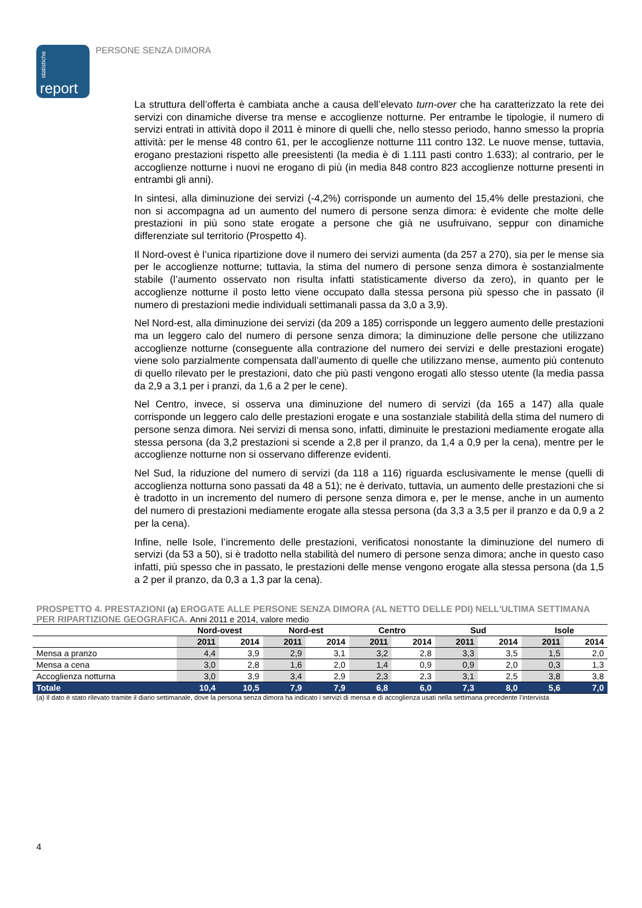statistiche report
PERSONE SENZA DIMORA
La struttura dell’offerta è cambiata anche a causa dell’elevato turn-over che ha caratterizzato la rete dei servizi con dinamiche diverse tra mense e accoglienze notturne. Per entrambe le tipologie, il numero di servizi entrati in attività dopo il 2011 è minore di quelli che, nello stesso periodo, hanno smesso la propria attività: per le mense 48 contro 61, per le accoglienze notturne 111 contro 132. Le nuove mense, tuttavia, erogano prestazioni rispetto alle preesistenti (la media è di 1.111 pasti contro 1.633); al contrario, per le accoglienze notturne i nuovi ne erogano di più (in media 848 contro 823 accoglienze notturne presenti in entrambi gli anni).
In sintesi, alla diminuzione dei servizi (-4,2%) corrisponde un aumento del 15,4% delle prestazioni, che non si accompagna ad un aumento del numero di persone senza dimora: è evidente che molte delle prestazioni in più sono state erogate a persone che già ne usufruivano, seppur con dinamiche differenziate sul territorio (Prospetto 4).
Il Nord-ovest è l’unica ripartizione dove il numero dei servizi aumenta (da 257 a 270), sia per le mense sia per le accoglienze notturne; tuttavia, la stima del numero di persone senza dimora è sostanzialmente stabile (l’aumento osservato non risulta infatti statisticamente diverso da zero), in quanto per le accoglienze notturne il posto letto viene occupato dalla stessa persona più spesso che in passato (il numero di prestazioni medie individuali settimanali passa da 3,0 a 3,9).
Nel Nord-est, alla diminuzione dei servizi (da 209 a 185) corrisponde un leggero aumento delle prestazioni ma un leggero calo del numero di persone senza dimora; la diminuzione delle persone che utilizzano accoglienze notturne (conseguente alla contrazione del numero dei servizi e delle prestazioni erogate) viene solo parzialmente compensata dall’aumento di quelle che utilizzano mense, aumento più contenuto di quello rilevato per le prestazioni, dato che più pasti vengono erogati allo stesso utente (la media passa da 2,9 a 3,1 per i pranzi, da 1,6 a 2 per le cene).
Nel Centro, invece, si osserva una diminuzione del numero di servizi (da 165 a 147) alla quale corrisponde un leggero calo delle prestazioni erogate e una sostanziale stabilità della stima del numero di persone senza dimora. Nei servizi di mensa sono, infatti, diminuite le prestazioni mediamente erogate alla stessa persona (da 3,2 prestazioni si scende a 2,8 per il pranzo, da 1,4 a 0,9 per la cena), mentre per le accoglienze notturne non si osservano differenze evidenti.
Nel Sud, la riduzione del numero di servizi (da 118 a 116) riguarda esclusivamente le mense (quelli di accoglienza notturna sono passati da 48 a 51); ne è derivato, tuttavia, un aumento delle prestazioni che si è tradotto in un incremento del numero di persone senza dimora e, per le mense, anche in un aumento del numero di prestazioni mediamente erogate alla stessa persona (da 3,3 a 3,5 per il pranzo e da 0,9 a 2 per la cena).
Infine, nelle Isole, l’incremento delle prestazioni, verificatosi nonostante la diminuzione del numero di servizi (da 53 a 50), si è tradotto nella stabilità del numero di persone senza dimora; anche in questo caso infatti, più spesso che in passato, le prestazioni delle mense vengono erogate alla stessa persona (da 1,5 a 2 per il pranzo, da 0,3 a 1,3 par la cena).
PROSPETTO 4. PRESTAZIONI (a) EROGATE ALLE PERSONE SENZA DIMORA (AL NETTO DELLE PDI) NELL'ULTIMA SETTIMANA PER RIPARTIZIONE GEOGRAFICA. Anni 2011 e 2014, valore medio
| | Nord-ovest | | Nord-est | | Centro | | Sud | | Isole | |
| --- | --- | --- | --- | --- | --- | --- | --- | --- | --- | --- |
| | 2011 | 2014 | 2011 | 2014 | 2011 | 2014 | 2011 | 2014 | 2011 | 2014 |
| Mensa a pranzo | 4,4 | 3,9 | 2,9 | 3,1 | 3,2 | 2,8 | 3,3 | 3,5 | 1,5 | 2,0 |
| Mensa a cena | 3,0 | 2,8 | 1,6 | 2,0 | 1,4 | 0,9 | 0,9 | 2,0 | 0,3 | 1,3 |
| Accoglienza notturna | 3,0 | 3,9 | 3,4 | 2,9 | 2,3 | 2,3 | 3,1 | 2,5 | 3,8 | 3,8 |
| Totale | 10,4 | 10,5 | 7,9 | 7,9 | 6,8 | 6,0 | 7,3 | 8,0 | 5,6 | 7,0 |
(a) Il dato è stato rilevato tramite il diario settimanale, dove la persona senza dimora ha indicato i servizi di mensa e di accoglienza usati nella settimana precedente l’intervista
4